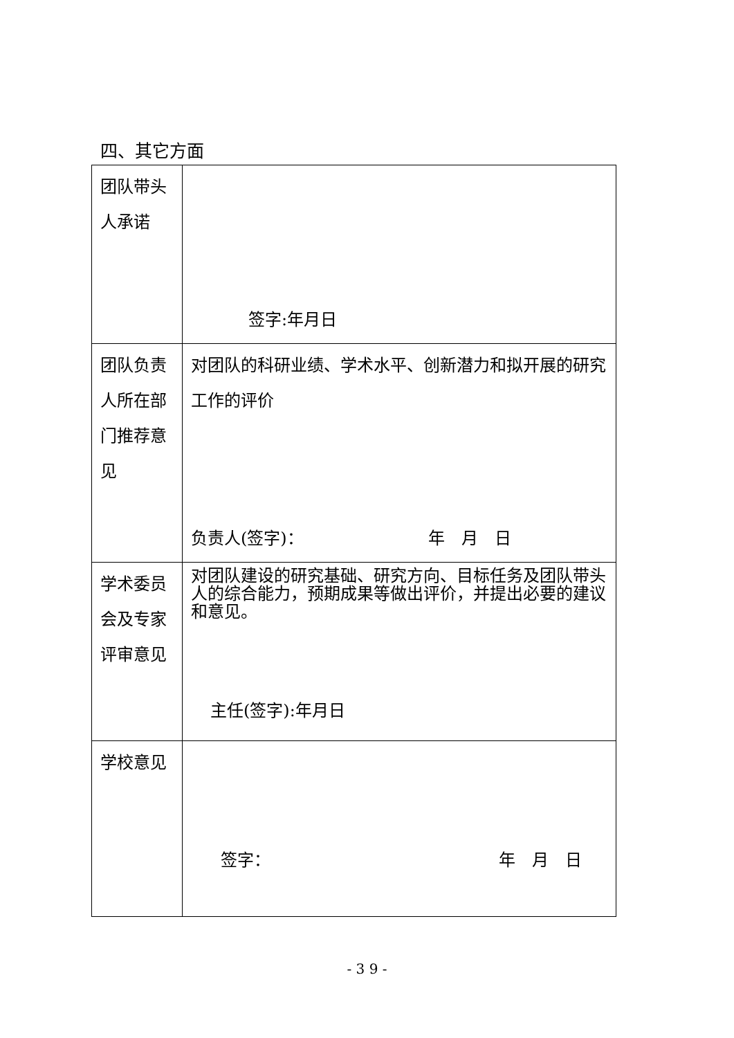四、其它方面
| 团队带头人承诺 | 签字:年月日 |
| 团队负责人所在部门推荐意见 | 对团队的科研业绩、学术水平、创新潜力和拟开展的研究工作的评价 负责人(签字)： 年 月 日 |
| 学术委员会及专家评审意见 | 对团队建设的研究基础、研究方向、目标任务及团队带头人的综合能力，预期成果等做出评价，并提出必要的建议和意见。 主任(签字):年月日 |
| 学校意见 | 签字： 年 月 日 |
- 3 9 -